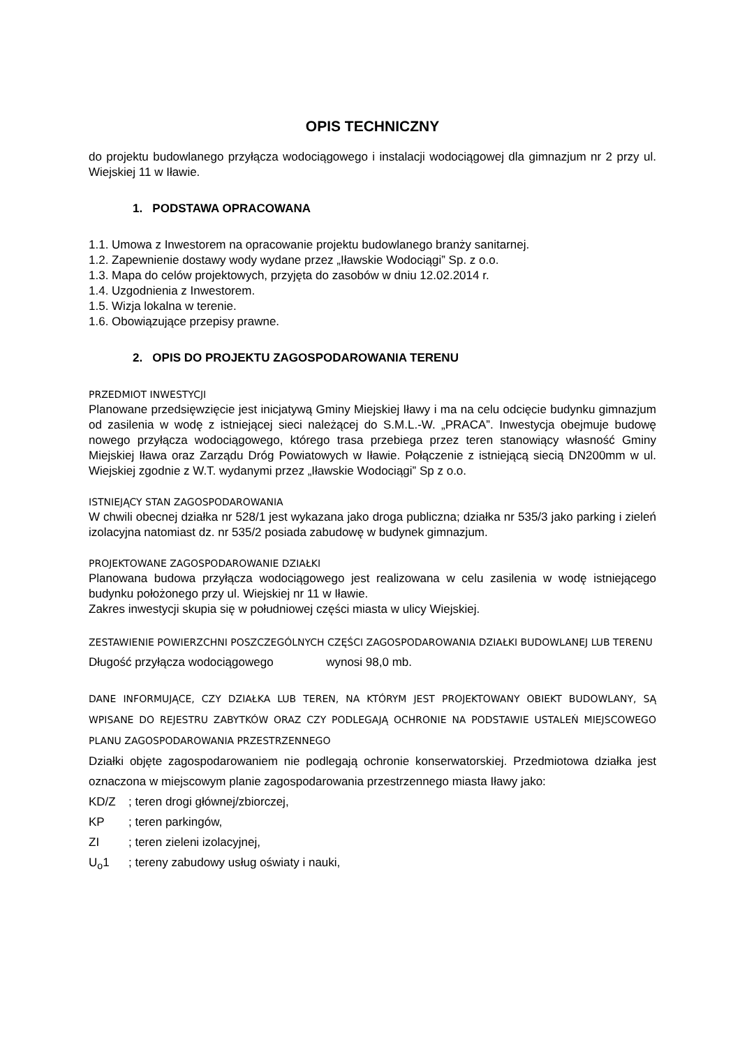OPIS TECHNICZNY
do projektu budowlanego przyłącza wodociągowego i instalacji wodociągowej dla gimnazjum nr 2 przy ul. Wiejskiej 11 w Iławie.
1. PODSTAWA OPRACOWANA
1.1. Umowa z Inwestorem na opracowanie projektu budowlanego branży sanitarnej.
1.2. Zapewnienie dostawy wody wydane przez „Iławskie Wodociągi” Sp. z o.o.
1.3. Mapa do celów projektowych, przyjęta do zasobów w dniu 12.02.2014 r.
1.4. Uzgodnienia z Inwestorem.
1.5. Wizja lokalna w terenie.
1.6. Obowiązujące przepisy prawne.
2. OPIS DO PROJEKTU ZAGOSPODAROWANIA TERENU
PRZEDMIOT INWESTYCJI
Planowane przedsięwzięcie jest inicjatywą Gminy Miejskiej Iławy i ma na celu odcięcie budynku gimnazjum od zasilenia w wodę z istniejącej sieci należącej do S.M.L.-W. „PRACA”. Inwestycja obejmuje budowę nowego przyłącza wodociągowego, którego trasa przebiega przez teren stanowiący własność Gminy Miejskiej Iława oraz Zarządu Dróg Powiatowych w Iławie. Połączenie z istniejącą siecią DN200mm w ul. Wiejskiej zgodnie z W.T. wydanymi przez „Iławskie Wodociągi” Sp z o.o.
ISTNIEJĄCY STAN ZAGOSPODAROWANIA
W chwili obecnej działka nr 528/1 jest wykazana jako droga publiczna; działka nr 535/3 jako parking i zieleń izolacyjna natomiast dz. nr 535/2 posiada zabudowę w budynek gimnazjum.
PROJEKTOWANE ZAGOSPODAROWANIE DZIAŁKI
Planowana budowa przyłącza wodociągowego jest realizowana w celu zasilenia w wodę istniejącego budynku położonego przy ul. Wiejskiej nr 11 w Iławie.
Zakres inwestycji skupia się w południowej części miasta w ulicy Wiejskiej.
ZESTAWIENIE POWIERZCHNI POSZCZEGÓLNYCH CZĘŚCI ZAGOSPODAROWANIA DZIAŁKI BUDOWLANEJ LUB TERENU
Długość przyłącza wodociągowego wynosi 98,0 mb.
DANE INFORMUJĄCE, CZY DZIAŁKA LUB TEREN, NA KTÓRYM JEST PROJEKTOWANY OBIEKT BUDOWLANY, SĄ WPISANE DO REJESTRU ZABYTKÓW ORAZ CZY PODLEGAJĄ OCHRONIE NA PODSTAWIE USTALEŃ MIEJSCOWEGO PLANU ZAGOSPODAROWANIA PRZESTRZENNEGO
Działki objęte zagospodarowaniem nie podlegają ochronie konserwatorskiej. Przedmiotowa działka jest oznaczona w miejscowym planie zagospodarowania przestrzennego miasta Iławy jako:
KD/Z; teren drogi głównej/zbiorczej,
KP; teren parkingów,
ZI; teren zieleni izolacyjnej,
U<sub>o</sub>1; tereny zabudowy usług oświaty i nauki,